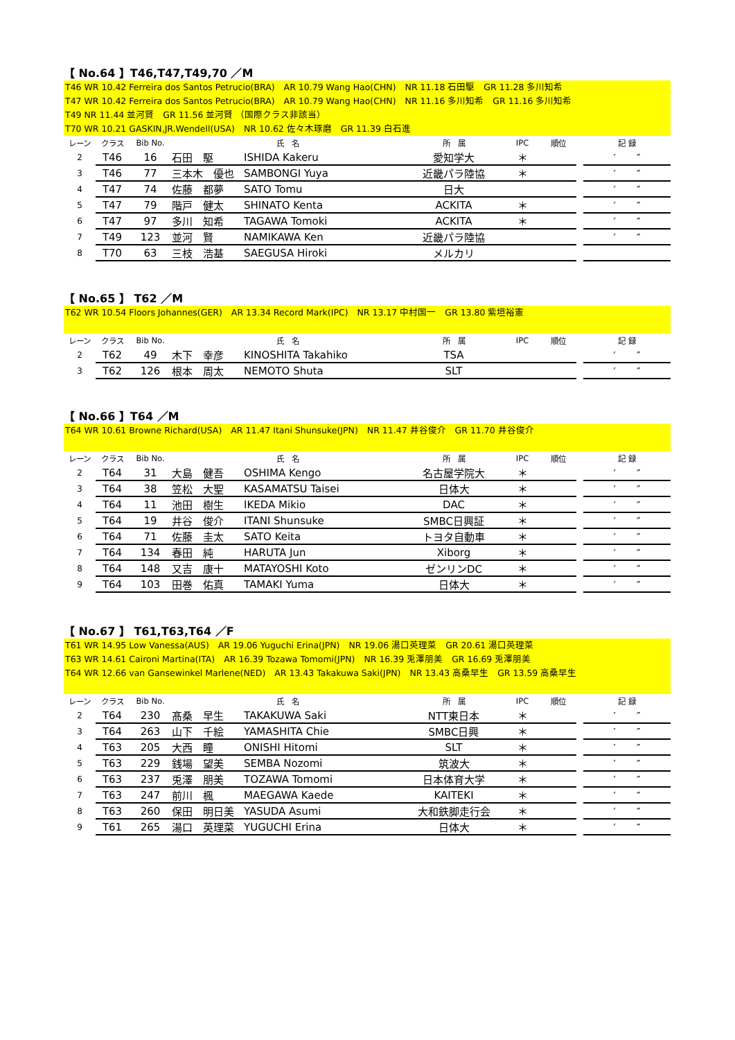【 No.64 】T46,T47,T49,70 ／M
T46 WR 10.42 Ferreira dos Santos Petrucio(BRA)　AR 10.79 Wang Hao(CHN)　NR 11.18 石田駆　GR 11.28 多川知希
T47 WR 10.42 Ferreira dos Santos Petrucio(BRA)　AR 10.79 Wang Hao(CHN)　NR 11.16 多川知希　GR 11.16 多川知希
T49 NR 11.44 並河賢　GR 11.56 並河賢 （国際クラス非該当）
T70 WR 10.21 GASKIN,JR.Wendell(USA)　NR 10.62 佐々木琢磨　GR 11.39 白石進
| レーン | クラス | Bib No. | 氏 名 | | 所 属 | IPC | 順位 | | 記 録 |
| --- | --- | --- | --- | --- | --- | --- | --- | --- | --- |
| 2 | T46 | 16 | 石田 駆 | ISHIDA Kakeru | 愛知学大 | ＊ | | | ′ ″ |
| 3 | T46 | 77 | 三本木 優也 | SAMBONGI Yuya | 近畿パラ陸協 | ＊ | | | ′ ″ |
| 4 | T47 | 74 | 佐藤 都夢 | SATO Tomu | 日大 | | | | ′ ″ |
| 5 | T47 | 79 | 階戸 健太 | SHINATO Kenta | ACKITA | ＊ | | | ′ ″ |
| 6 | T47 | 97 | 多川 知希 | TAGAWA Tomoki | ACKITA | ＊ | | | ′ ″ |
| 7 | T49 | 123 | 並河 賢 | NAMIKAWA Ken | 近畿パラ陸協 | | | | ′ ″ |
| 8 | T70 | 63 | 三枝 浩基 | SAEGUSA Hiroki | メルカリ | | | | |
【 No.65 】 T62 ／M
T62 WR 10.54 Floors Johannes(GER)　AR 13.34 Record Mark(IPC)　NR 13.17 中村国一　GR 13.80 紫垣裕憲
| レーン | クラス | Bib No. | 氏 名 | | 所 属 | IPC | 順位 | | 記 録 |
| --- | --- | --- | --- | --- | --- | --- | --- | --- | --- |
| 2 | T62 | 49 | 木下 幸彦 | KINOSHITA Takahiko | TSA | | | | ′ ″ |
| 3 | T62 | 126 | 根本 周太 | NEMOTO Shuta | SLT | | | | ′ ″ |
【 No.66 】T64 ／M
T64 WR 10.61 Browne Richard(USA)　AR 11.47 Itani Shunsuke(JPN)　NR 11.47 井谷俊介　GR 11.70 井谷俊介
| レーン | クラス | Bib No. | 氏 名 | | 所 属 | IPC | 順位 | | 記 録 |
| --- | --- | --- | --- | --- | --- | --- | --- | --- | --- |
| 2 | T64 | 31 | 大島 健吾 | OSHIMA Kengo | 名古屋学院大 | ＊ | | | ′ ″ |
| 3 | T64 | 38 | 笠松 大聖 | KASAMATSU Taisei | 日体大 | ＊ | | | ′ ″ |
| 4 | T64 | 11 | 池田 樹生 | IKEDA Mikio | DAC | ＊ | | | ′ ″ |
| 5 | T64 | 19 | 井谷 俊介 | ITANI Shunsuke | SMBC日興証 | ＊ | | | ′ ″ |
| 6 | T64 | 71 | 佐藤 圭太 | SATO Keita | トヨタ自動車 | ＊ | | | ′ ″ |
| 7 | T64 | 134 | 春田 純 | HARUTA Jun | Xiborg | ＊ | | | ′ ″ |
| 8 | T64 | 148 | 又吉 康十 | MATAYOSHI Koto | ゼンリンDC | ＊ | | | ′ ″ |
| 9 | T64 | 103 | 田巻 佑真 | TAMAKI Yuma | 日体大 | ＊ | | | ′ ″ |
【 No.67 】 T61,T63,T64 ／F
T61 WR 14.95 Low Vanessa(AUS)　AR 19.06 Yuguchi Erina(JPN)　NR 19.06 湯口英理菜　GR 20.61 湯口英理菜
T63 WR 14.61 Caironi Martina(ITA)　AR 16.39 Tozawa Tomomi(JPN)　NR 16.39 兎澤朋美　GR 16.69 兎澤朋美
T64 WR 12.66 van Gansewinkel Marlene(NED)　AR 13.43 Takakuwa Saki(JPN)　NR 13.43 高桑早生　GR 13.59 高桑早生
| レーン | クラス | Bib No. | 氏 名 | | 所 属 | IPC | 順位 | | 記 録 |
| --- | --- | --- | --- | --- | --- | --- | --- | --- | --- |
| 2 | T64 | 230 | 髙桑 早生 | TAKAKUWA Saki | NTT東日本 | ＊ | | | ′ ″ |
| 3 | T64 | 263 | 山下 千絵 | YAMASHITA Chie | SMBC日興 | ＊ | | | ′ ″ |
| 4 | T63 | 205 | 大西 瞳 | ONISHI Hitomi | SLT | ＊ | | | ′ ″ |
| 5 | T63 | 229 | 銭場 望美 | SEMBA Nozomi | 筑波大 | ＊ | | | ′ ″ |
| 6 | T63 | 237 | 兎澤 朋美 | TOZAWA Tomomi | 日本体育大学 | ＊ | | | ′ ″ |
| 7 | T63 | 247 | 前川 楓 | MAEGAWA Kaede | KAITEKI | ＊ | | | ′ ″ |
| 8 | T63 | 260 | 保田 明日美 | YASUDA Asumi | 大和鉄脚走行会 | ＊ | | | ′ ″ |
| 9 | T61 | 265 | 湯口 英理菜 | YUGUCHI Erina | 日体大 | ＊ | | | ′ ″ |